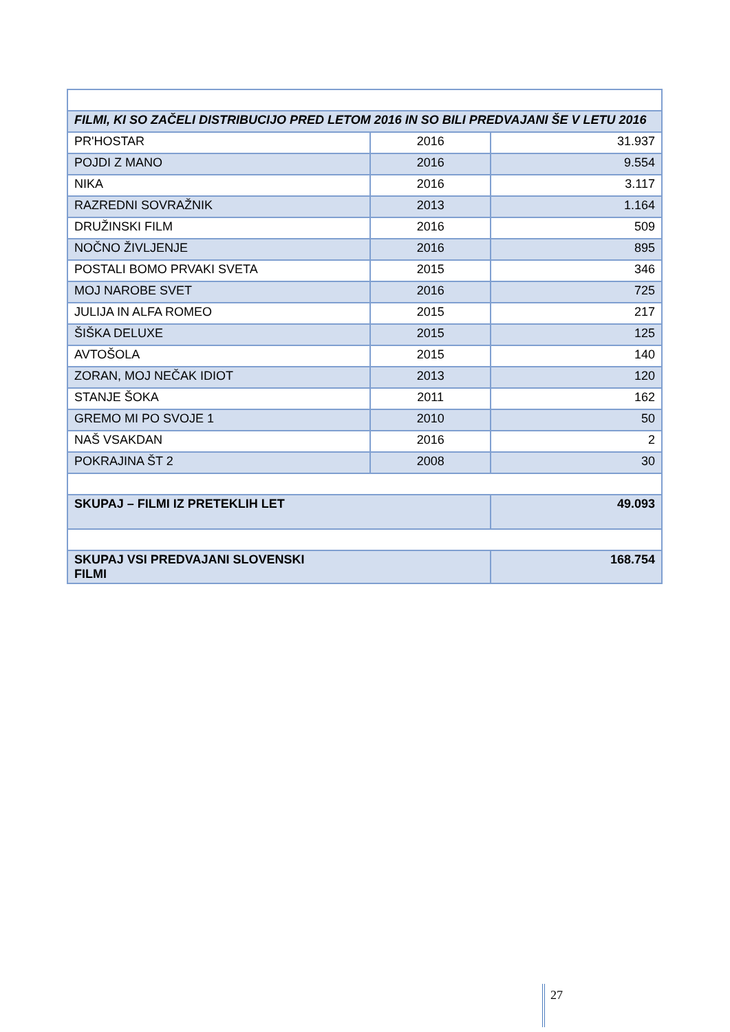| FILMI, KI SO ZAČELI DISTRIBUCIJO PRED LETOM 2016 IN SO BILI PREDVAJANI ŠE V LETU 2016 | | |
| PR'HOSTAR | 2016 | 31.937 |
| POJDI Z MANO | 2016 | 9.554 |
| NIKA | 2016 | 3.117 |
| RAZREDNI SOVRAŽNIK | 2013 | 1.164 |
| DRUŽINSKI FILM | 2016 | 509 |
| NOČNO ŽIVLJENJE | 2016 | 895 |
| POSTALI BOMO PRVAKI SVETA | 2015 | 346 |
| MOJ NAROBE SVET | 2016 | 725 |
| JULIJA IN ALFA ROMEO | 2015 | 217 |
| ŠIŠKA DELUXE | 2015 | 125 |
| AVTOŠOLA | 2015 | 140 |
| ZORAN, MOJ NEČAK IDIOT | 2013 | 120 |
| STANJE ŠOKA | 2011 | 162 |
| GREMO MI PO SVOJE 1 | 2010 | 50 |
| NAŠ VSAKDAN | 2016 | 2 |
| POKRAJINA ŠT 2 | 2008 | 30 |
| SKUPAJ – FILMI IZ PRETEKLIH LET | | 49.093 |
| SKUPAJ VSI PREDVAJANI SLOVENSKI FILMI | | 168.754 |
27